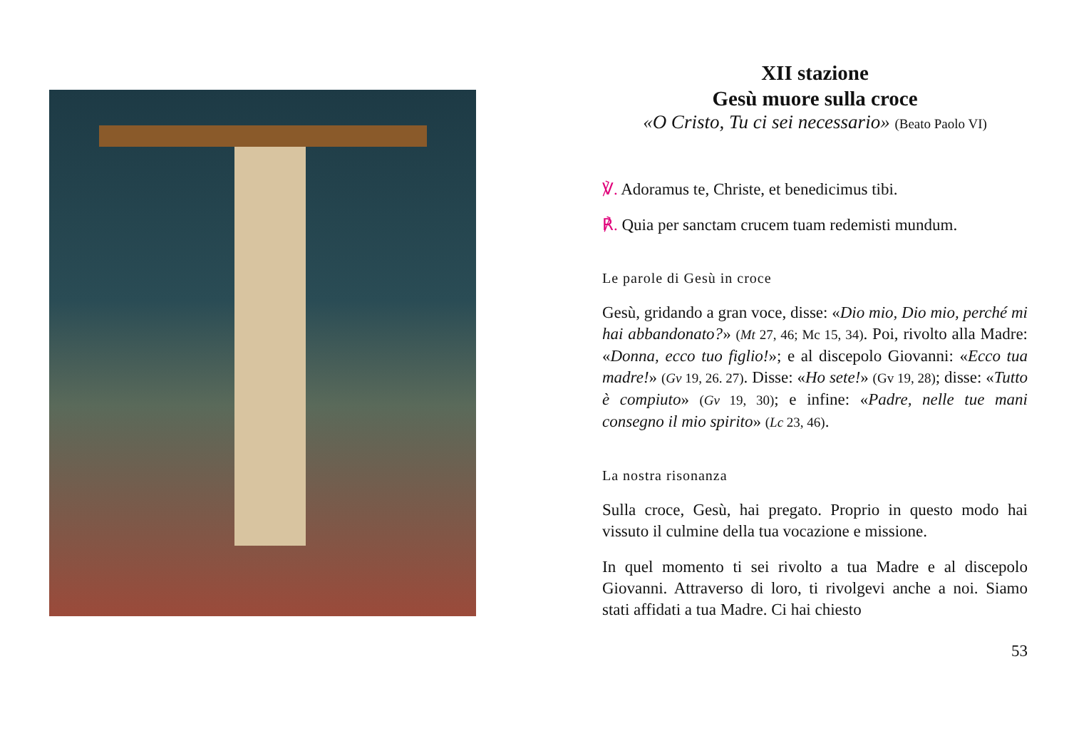XII stazione
Gesù muore sulla croce
«O Cristo, Tu ci sei necessario» (Beato Paolo VI)
℣. Adoramus te, Christe, et benedicimus tibi.
℟. Quia per sanctam crucem tuam redemisti mundum.
Le parole di Gesù in croce
Gesù, gridando a gran voce, disse: «Dio mio, Dio mio, perché mi hai abbandonato?» (Mt 27, 46; Mc 15, 34). Poi, rivolto alla Madre: «Donna, ecco tuo figlio!»; e al discepolo Giovanni: «Ecco tua madre!» (Gv 19, 26. 27). Disse: «Ho sete!» (Gv 19, 28); disse: «Tutto è compiuto» (Gv 19, 30); e infine: «Padre, nelle tue mani consegno il mio spirito» (Lc 23, 46).
La nostra risonanza
Sulla croce, Gesù, hai pregato. Proprio in questo modo hai vissuto il culmine della tua vocazione e missione.
In quel momento ti sei rivolto a tua Madre e al discepolo Giovanni. Attraverso di loro, ti rivolgevi anche a noi. Siamo stati affidati a tua Madre. Ci hai chiesto
53